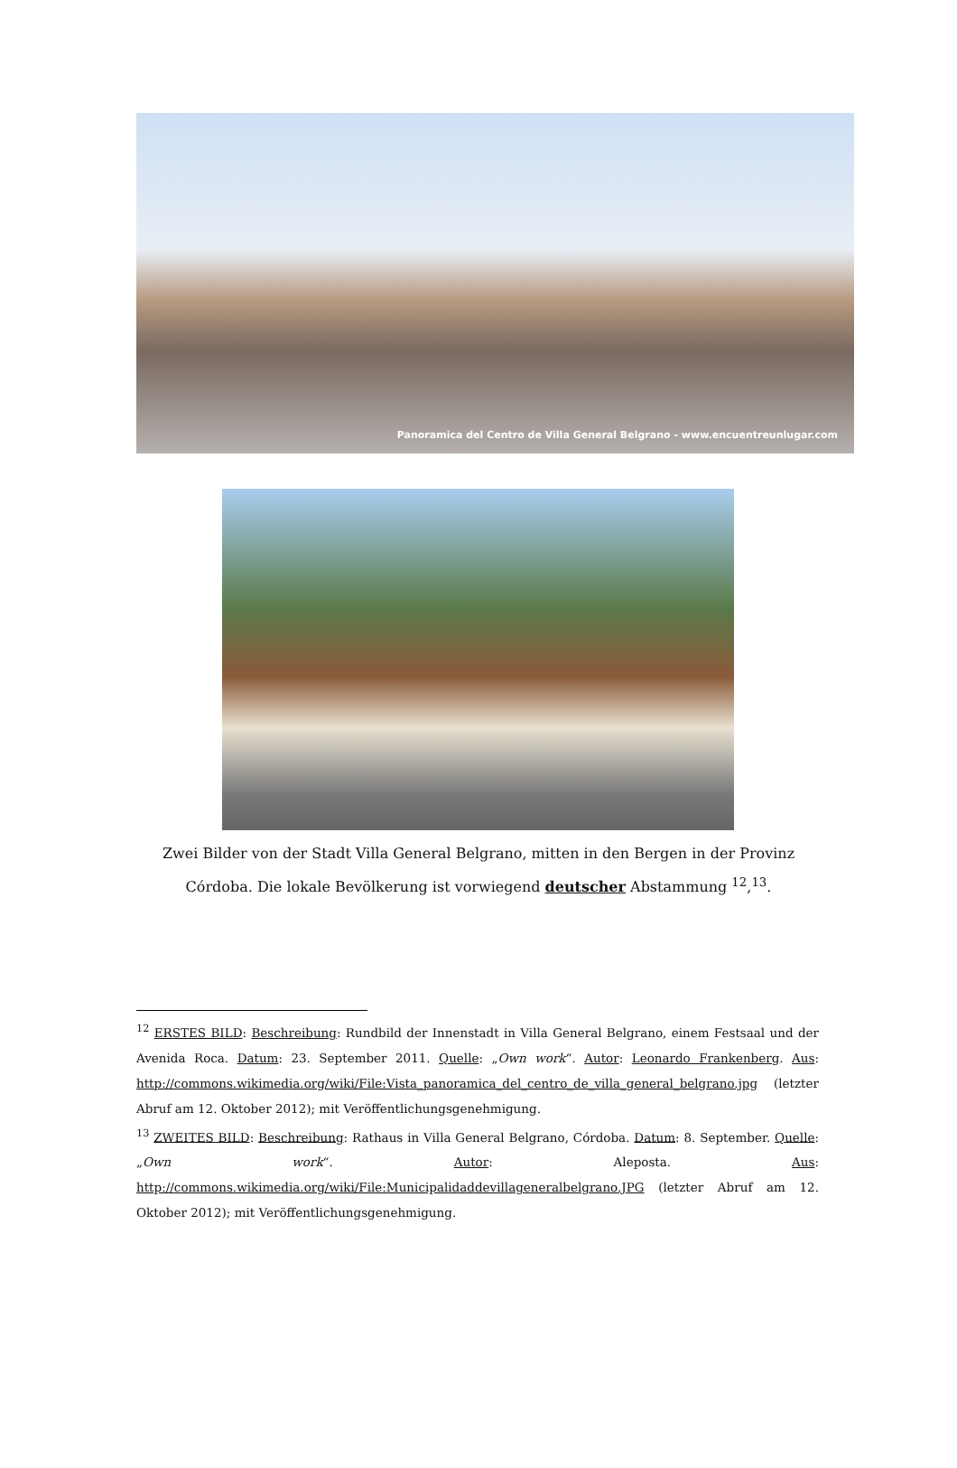Panoramica del Centro de Villa General Belgrano - www.encuentreunlugar.com
Zwei Bilder von der Stadt Villa General Belgrano, mitten in den Bergen in der Provinz Córdoba. Die lokale Bevölkerung ist vorwiegend deutscher Abstammung <sup>12</sup>,<sup>13</sup>.
<sup>12</sup> ERSTES BILD: Beschreibung: Rundbild der Innenstadt in Villa General Belgrano, einem Festsaal und der Avenida Roca. Datum: 23. September 2011. Quelle: „Own work“. Autor: Leonardo Frankenberg. Aus: http://commons.wikimedia.org/wiki/File:Vista_panoramica_del_centro_de_villa_general_belgrano.jpg (letzter Abruf am 12. Oktober 2012); mit Veröffentlichungsgenehmigung.
<sup>13</sup> ZWEITES BILD: Beschreibung: Rathaus in Villa General Belgrano, Córdoba. Datum: 8. September. Quelle: „Own work“. Autor: Aleposta. Aus: http://commons.wikimedia.org/wiki/File:Municipalidaddevillageneralbelgrano.JPG (letzter Abruf am 12. Oktober 2012); mit Veröffentlichungsgenehmigung.